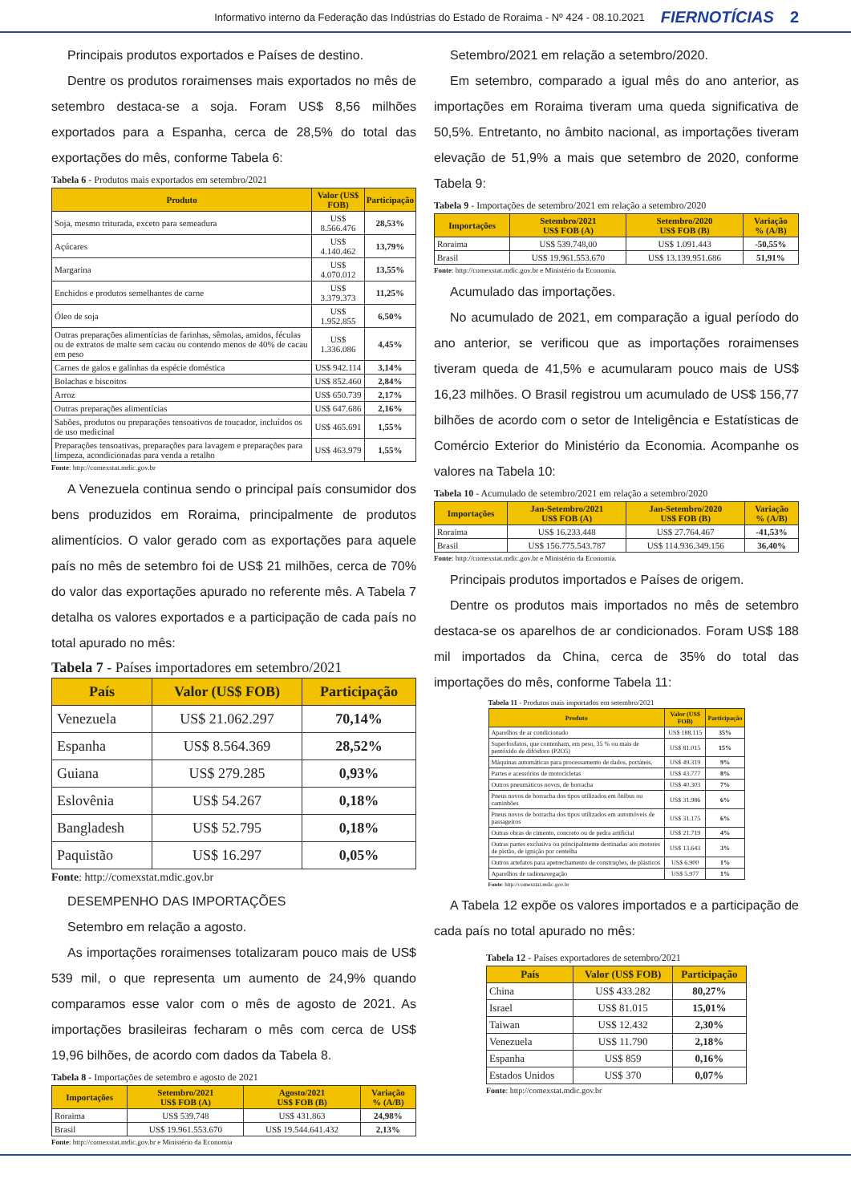Informativo interno da Federação das Indústrias do Estado de Roraima - Nº 424 - 08.10.2021 FIERNOTÍCIAS 2
Principais produtos exportados e Países de destino.
Dentre os produtos roraimenses mais exportados no mês de setembro destaca-se a soja. Foram US$ 8,56 milhões exportados para a Espanha, cerca de 28,5% do total das exportações do mês, conforme Tabela 6:
Tabela 6 - Produtos mais exportados em setembro/2021
| Produto | Valor (US$ FOB) | Participação |
| --- | --- | --- |
| Soja, mesmo triturada, exceto para semeadura | US$ 8.566.476 | 28,53% |
| Açúcares | US$ 4.140.462 | 13,79% |
| Margarina | US$ 4.070.012 | 13,55% |
| Enchidos e produtos semelhantes de carne | US$ 3.379.373 | 11,25% |
| Óleo de soja | US$ 1.952.855 | 6,50% |
| Outras preparações alimentícias de farinhas, sêmolas, amidos, féculas ou de extratos de malte sem cacau ou contendo menos de 40% de cacau em peso | US$ 1.336.086 | 4,45% |
| Carnes de galos e galinhas da espécie doméstica | US$ 942.114 | 3,14% |
| Bolachas e biscoitos | US$ 852.460 | 2,84% |
| Arroz | US$ 650.739 | 2,17% |
| Outras preparações alimentícias | US$ 647.686 | 2,16% |
| Sabões, produtos ou preparações tensoativos de toucador, incluídos os de uso medicinal | US$ 465.691 | 1,55% |
| Preparações tensoativas, preparações para lavagem e preparações para limpeza, acondicionadas para venda a retalho | US$ 463.979 | 1,55% |
Fonte: http://comexstat.mdic.gov.br
A Venezuela continua sendo o principal país consumidor dos bens produzidos em Roraima, principalmente de produtos alimentícios. O valor gerado com as exportações para aquele país no mês de setembro foi de US$ 21 milhões, cerca de 70% do valor das exportações apurado no referente mês. A Tabela 7 detalha os valores exportados e a participação de cada país no total apurado no mês:
Tabela 7 - Países importadores em setembro/2021
| País | Valor (US$ FOB) | Participação |
| --- | --- | --- |
| Venezuela | US$ 21.062.297 | 70,14% |
| Espanha | US$ 8.564.369 | 28,52% |
| Guiana | US$ 279.285 | 0,93% |
| Eslovênia | US$ 54.267 | 0,18% |
| Bangladesh | US$ 52.795 | 0,18% |
| Paquistão | US$ 16.297 | 0,05% |
Fonte: http://comexstat.mdic.gov.br
DESEMPENHO DAS IMPORTAÇÕES
Setembro em relação a agosto.
As importações roraimenses totalizaram pouco mais de US$ 539 mil, o que representa um aumento de 24,9% quando comparamos esse valor com o mês de agosto de 2021. As importações brasileiras fecharam o mês com cerca de US$ 19,96 bilhões, de acordo com dados da Tabela 8.
Tabela 8 - Importações de setembro e agosto de 2021
| Importações | Setembro/2021 US$ FOB (A) | Agosto/2021 US$ FOB (B) | Variação % (A/B) |
| --- | --- | --- | --- |
| Roraima | US$ 539.748 | US$ 431.863 | 24,98% |
| Brasil | US$ 19.961.553.670 | US$ 19.544.641.432 | 2,13% |
Fonte: http://comexstat.mdic.gov.br e Ministério da Economia
Setembro/2021 em relação a setembro/2020.
Em setembro, comparado a igual mês do ano anterior, as importações em Roraima tiveram uma queda significativa de 50,5%. Entretanto, no âmbito nacional, as importações tiveram elevação de 51,9% a mais que setembro de 2020, conforme Tabela 9:
Tabela 9 - Importações de setembro/2021 em relação a setembro/2020
| Importações | Setembro/2021 US$ FOB (A) | Setembro/2020 US$ FOB (B) | Variação % (A/B) |
| --- | --- | --- | --- |
| Roraima | US$ 539.748,00 | US$ 1.091.443 | -50,55% |
| Brasil | US$ 19.961.553.670 | US$ 13.139.951.686 | 51,91% |
Fonte: http://comexstat.mdic.gov.br e Ministério da Economia.
Acumulado das importações.
No acumulado de 2021, em comparação a igual período do ano anterior, se verificou que as importações roraimenses tiveram queda de 41,5% e acumularam pouco mais de US$ 16,23 milhões. O Brasil registrou um acumulado de US$ 156,77 bilhões de acordo com o setor de Inteligência e Estatísticas de Comércio Exterior do Ministério da Economia. Acompanhe os valores na Tabela 10:
Tabela 10 - Acumulado de setembro/2021 em relação a setembro/2020
| Importações | Jan-Setembro/2021 US$ FOB (A) | Jan-Setembro/2020 US$ FOB (B) | Variação % (A/B) |
| --- | --- | --- | --- |
| Roraima | US$ 16.233.448 | US$ 27.764.467 | -41,53% |
| Brasil | US$ 156.775.543.787 | US$ 114.936.349.156 | 36,40% |
Fonte: http://comexstat.mdic.gov.br e Ministério da Economia.
Principais produtos importados e Países de origem.
Dentre os produtos mais importados no mês de setembro destaca-se os aparelhos de ar condicionados. Foram US$ 188 mil importados da China, cerca de 35% do total das importações do mês, conforme Tabela 11:
Tabela 11 - Produtos mais importados em setembro/2021
| Produto | Valor (US$ FOB) | Participação |
| --- | --- | --- |
| Aparelhos de ar condicionado | US$ 188.115 | 35% |
| Superfosfatos, que contenham, em peso, 35 % ou mais de pentóxido de difósforo (P2O5) | US$ 81.015 | 15% |
| Máquinas automáticas para processamento de dados, portáteis, | US$ 49.319 | 9% |
| Partes e acessórios de motocicletas | US$ 43.777 | 8% |
| Outros pneumáticos novos, de borracha | US$ 40.303 | 7% |
| Pneus novos de borracha dos tipos utilizados em ônibus ou caminhões | US$ 31.986 | 6% |
| Pneus novos de borracha dos tipos utilizados em automóveis de passageiros | US$ 31.175 | 6% |
| Outras obras de cimento, concreto ou de pedra artificial | US$ 21.719 | 4% |
| Outras partes exclusiva ou principalmente destinadas aos motores de pistão, de ignição por centelha | US$ 13.643 | 3% |
| Outros artefatos para apetrechamento de construções, de plásticos | US$ 6.900 | 1% |
| Aparelhos de radionavegação | US$ 5.977 | 1% |
Fonte: http://comexstat.mdic.gov.br
A Tabela 12 expõe os valores importados e a participação de cada país no total apurado no mês:
Tabela 12 - Países exportadores de setembro/2021
| País | Valor (US$ FOB) | Participação |
| --- | --- | --- |
| China | US$ 433.282 | 80,27% |
| Israel | US$ 81.015 | 15,01% |
| Taiwan | US$ 12.432 | 2,30% |
| Venezuela | US$ 11.790 | 2,18% |
| Espanha | US$ 859 | 0,16% |
| Estados Unidos | US$ 370 | 0,07% |
Fonte: http://comexstat.mdic.gov.br